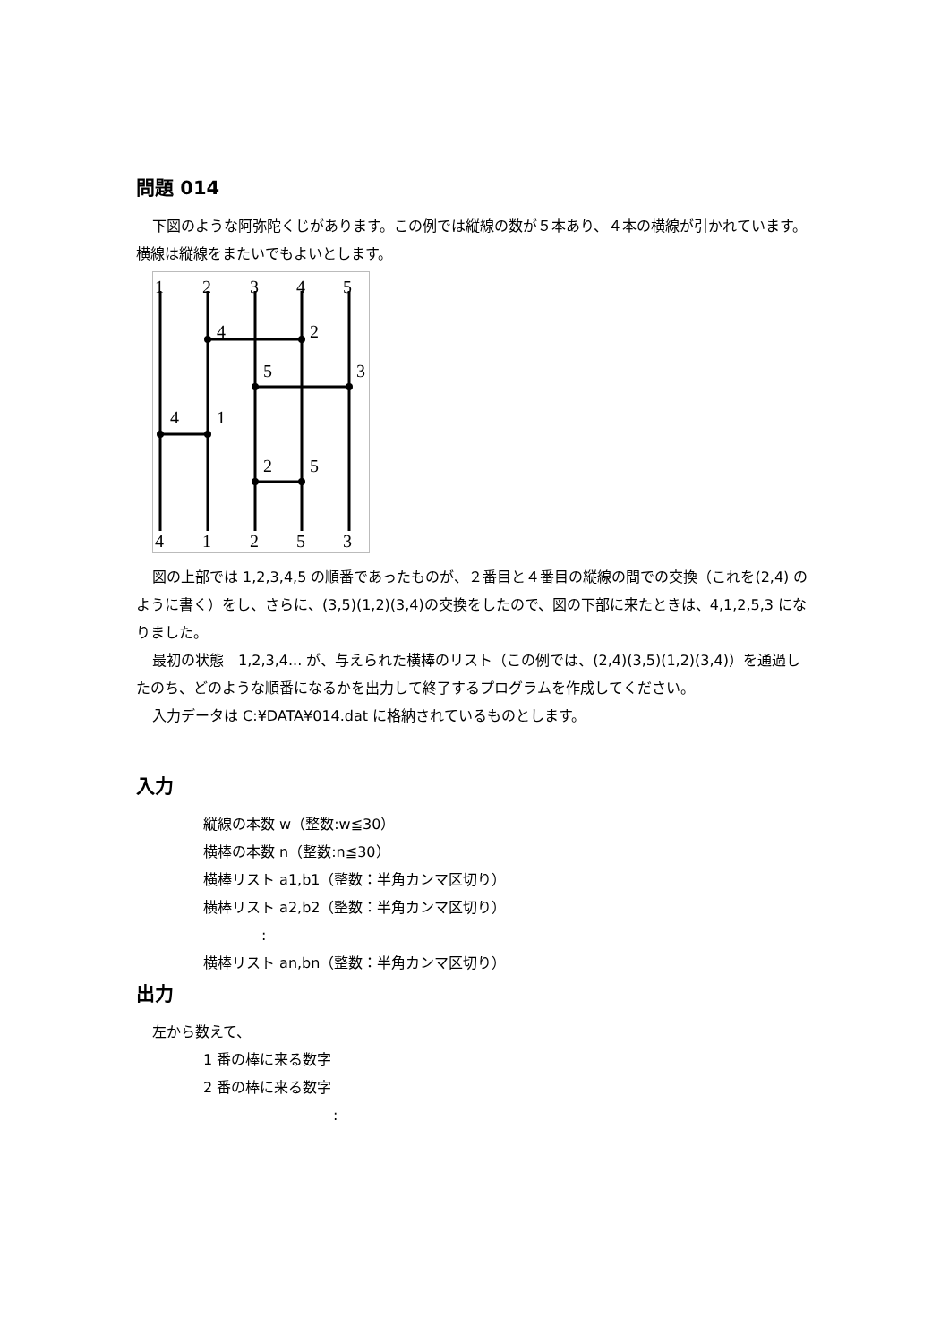問題 014
下図のような阿弥陀くじがあります。この例では縦線の数が５本あり、４本の横線が引かれています。横線は縦線をまたいでもよいとします。
1
2
3
4
5
4
2
5
3
4
1
2
5
4
1
2
5
3
図の上部では 1,2,3,4,5 の順番であったものが、２番目と４番目の縦線の間での交換（これを(2,4) のように書く）をし、さらに、(3,5)(1,2)(3,4)の交換をしたので、図の下部に来たときは、4,1,2,5,3 になりました。
最初の状態　1,2,3,4... が、与えられた横棒のリスト（この例では、(2,4)(3,5)(1,2)(3,4)）を通過したのち、どのような順番になるかを出力して終了するプログラムを作成してください。
入力データは C:¥DATA¥014.dat に格納されているものとします。
入力
縦線の本数 w（整数:w≦30）
横棒の本数 n（整数:n≦30）
横棒リスト a1,b1（整数：半角カンマ区切り）
横棒リスト a2,b2（整数：半角カンマ区切り）
:
横棒リスト an,bn（整数：半角カンマ区切り）
出力
左から数えて、
1 番の棒に来る数字
2 番の棒に来る数字
: